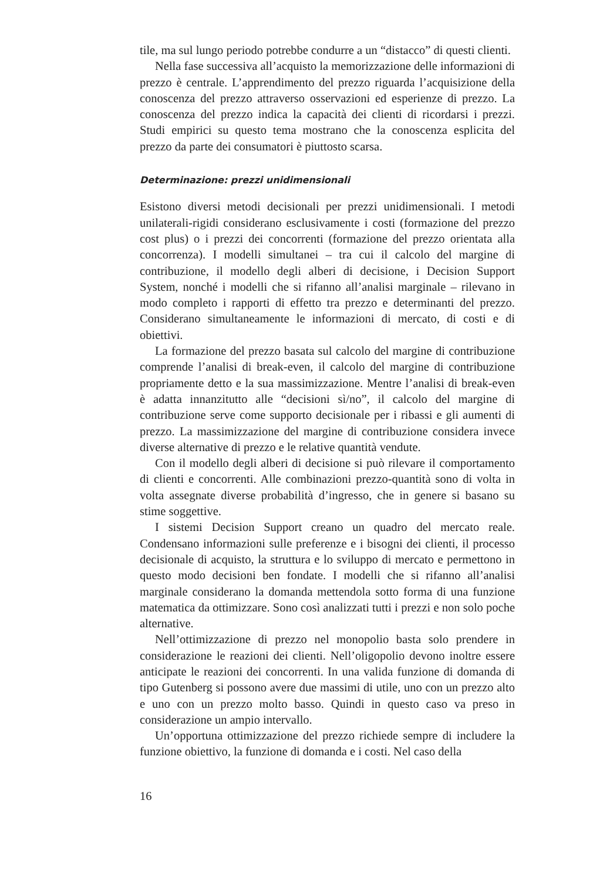tile, ma sul lungo periodo potrebbe condurre a un “distacco” di questi clienti.
Nella fase successiva all’acquisto la memorizzazione delle informazioni di prezzo è centrale. L’apprendimento del prezzo riguarda l’acquisizione della conoscenza del prezzo attraverso osservazioni ed esperienze di prezzo. La conoscenza del prezzo indica la capacità dei clienti di ricordarsi i prezzi. Studi empirici su questo tema mostrano che la conoscenza esplicita del prezzo da parte dei consumatori è piuttosto scarsa.
Determinazione: prezzi unidimensionali
Esistono diversi metodi decisionali per prezzi unidimensionali. I metodi unilaterali-rigidi considerano esclusivamente i costi (formazione del prezzo cost plus) o i prezzi dei concorrenti (formazione del prezzo orientata alla concorrenza). I modelli simultanei – tra cui il calcolo del margine di contribuzione, il modello degli alberi di decisione, i Decision Support System, nonché i modelli che si rifanno all’analisi marginale – rilevano in modo completo i rapporti di effetto tra prezzo e determinanti del prezzo. Considerano simultaneamente le informazioni di mercato, di costi e di obiettivi.
La formazione del prezzo basata sul calcolo del margine di contribuzione comprende l’analisi di break-even, il calcolo del margine di contribuzione propriamente detto e la sua massimizzazione. Mentre l’analisi di break-even è adatta innanzitutto alle “decisioni sì/no”, il calcolo del margine di contribuzione serve come supporto decisionale per i ribassi e gli aumenti di prezzo. La massimizzazione del margine di contribuzione considera invece diverse alternative di prezzo e le relative quantità vendute.
Con il modello degli alberi di decisione si può rilevare il comportamento di clienti e concorrenti. Alle combinazioni prezzo-quantità sono di volta in volta assegnate diverse probabilità d’ingresso, che in genere si basano su stime soggettive.
I sistemi Decision Support creano un quadro del mercato reale. Condensano informazioni sulle preferenze e i bisogni dei clienti, il processo decisionale di acquisto, la struttura e lo sviluppo di mercato e permettono in questo modo decisioni ben fondate. I modelli che si rifanno all’analisi marginale considerano la domanda mettendola sotto forma di una funzione matematica da ottimizzare. Sono così analizzati tutti i prezzi e non solo poche alternative.
Nell’ottimizzazione di prezzo nel monopolio basta solo prendere in considerazione le reazioni dei clienti. Nell’oligopolio devono inoltre essere anticipate le reazioni dei concorrenti. In una valida funzione di domanda di tipo Gutenberg si possono avere due massimi di utile, uno con un prezzo alto e uno con un prezzo molto basso. Quindi in questo caso va preso in considerazione un ampio intervallo.
Un’opportuna ottimizzazione del prezzo richiede sempre di includere la funzione obiettivo, la funzione di domanda e i costi. Nel caso della
16